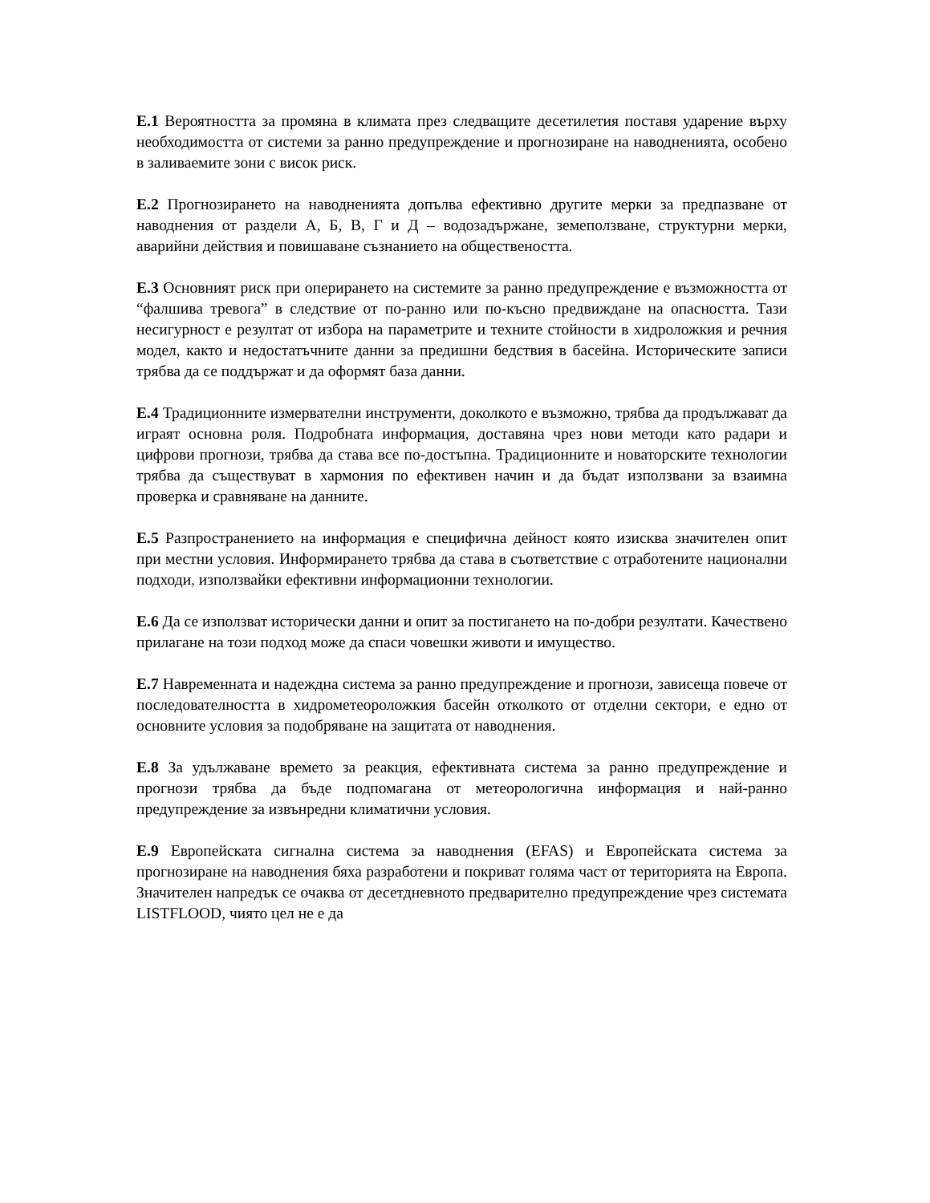Е.1 Вероятността за промяна в климата през следващите десетилетия поставя ударение върху необходимостта от системи за ранно предупреждение и прогнозиране на наводненията, особено в заливаемите зони с висок риск.
Е.2 Прогнозирането на наводненията допълва ефективно другите мерки за предпазване от наводнения от раздели А, Б, В, Г и Д – водозадържане, земеползване, структурни мерки, аварийни действия и повишаване съзнанието на обществеността.
Е.3 Основният риск при оперирането на системите за ранно предупреждение е възможността от “фалшива тревога” в следствие от по-ранно или по-късно предвиждане на опасността. Тази несигурност е резултат от избора на параметрите и техните стойности в хидроложкия и речния модел, както и недостатъчните данни за предишни бедствия в басейна. Историческите записи трябва да се поддържат и да оформят база данни.
Е.4 Традиционните измервателни инструменти, доколкото е възможно, трябва да продължават да играят основна роля. Подробната информация, доставяна чрез нови методи като радари и цифрови прогнози, трябва да става все по-достъпна. Традиционните и новаторските технологии трябва да съществуват в хармония по ефективен начин и да бъдат използвани за взаимна проверка и сравняване на данните.
Е.5 Разпространението на информация е специфична дейност която изисква значителен опит при местни условия. Информирането трябва да става в съответствие с отработените национални подходи, използвайки ефективни информационни технологии.
Е.6 Да се използват исторически данни и опит за постигането на по-добри резултати. Качествено прилагане на този подход може да спаси човешки животи и имущество.
Е.7 Навременната и надеждна система за ранно предупреждение и прогнози, зависеща повече от последователността в хидрометеороложкия басейн отколкото от отделни сектори, е едно от основните условия за подобряване на защитата от наводнения.
Е.8 За удължаване времето за реакция, ефективната система за ранно предупреждение и прогнози трябва да бъде подпомагана от метеорологична информация и най-ранно предупреждение за извънредни климатични условия.
Е.9 Европейската сигнална система за наводнения (EFAS) и Европейската система за прогнозиране на наводнения бяха разработени и покриват голяма част от територията на Европа. Значителен напредък се очаква от десетдневното предварително предупреждение чрез системата LISTFLOOD, чиято цел не е да